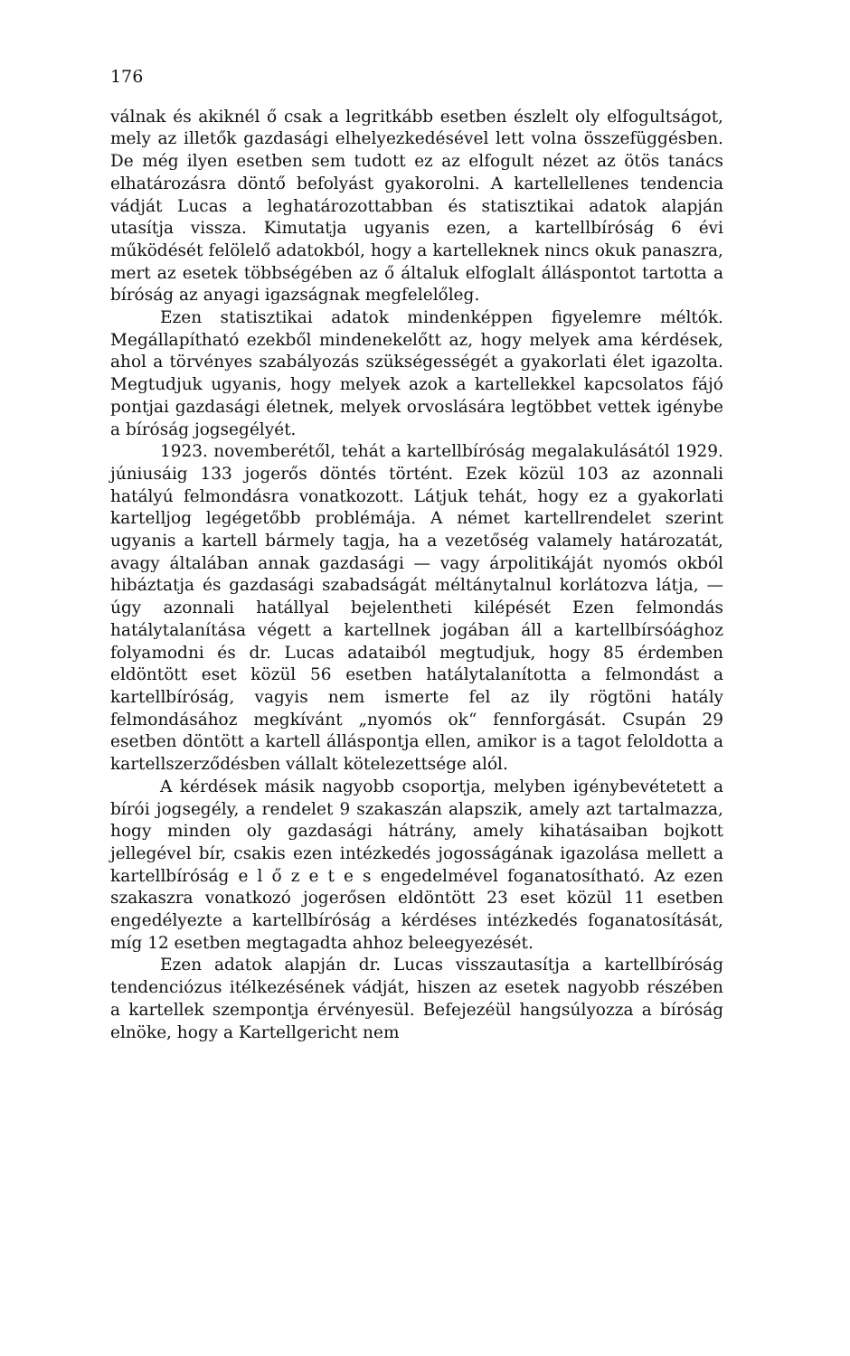176
válnak és akiknél ő csak a legritkább esetben észlelt oly elfogultságot, mely az illetők gazdasági elhelyezkedésével lett volna összefüggésben. De még ilyen esetben sem tudott ez az elfogult nézet az ötös tanács elhatározásra döntő befolyást gyakorolni. A kartellellenes tendencia vádját Lucas a leghatározottabban és statisztikai adatok alapján utasítja vissza. Kimutatja ugyanis ezen, a kartellbíróság 6 évi működését felölelő adatokból, hogy a kartelleknek nincs okuk panaszra, mert az esetek többségében az ő általuk elfoglalt álláspontot tartotta a bíróság az anyagi igazságnak megfelelőleg.
Ezen statisztikai adatok mindenképpen figyelemre méltók. Megállapítható ezekből mindenekelőtt az, hogy melyek ama kérdések, ahol a törvényes szabályozás szükségességét a gyakorlati élet igazolta. Megtudjuk ugyanis, hogy melyek azok a kartellekkel kapcsolatos fájó pontjai gazdasági életnek, melyek orvoslására legtöbbet vettek igénybe a bíróság jogsegélyét.
1923. novemberétől, tehát a kartellbíróság megalakulásától 1929. júniusáig 133 jogerős döntés történt. Ezek közül 103 az azonnali hatályú felmondásra vonatkozott. Látjuk tehát, hogy ez a gyakorlati kartelljog legégetőbb problémája. A német kartellrendelet szerint ugyanis a kartell bármely tagja, ha a vezetőség valamely határozatát, avagy általában annak gazdasági — vagy árpolitikáját nyomós okból hibáztatja és gazdasági szabadságát méltánytalnul korlátozva látja, — úgy azonnali hatállyal bejelentheti kilépését Ezen felmondás hatálytalanítása végett a kartellnek jogában áll a kartellbírsóághoz folyamodni és dr. Lucas adataiból megtudjuk, hogy 85 érdemben eldöntött eset közül 56 esetben hatálytalanította a felmondást a kartellbíróság, vagyis nem ismerte fel az ily rögtöni hatály felmondásához megkívánt „nyomós ok“ fennforgását. Csupán 29 esetben döntött a kartell álláspontja ellen, amikor is a tagot feloldotta a kartellszerződésben vállalt kötelezettsége alól.
A kérdések másik nagyobb csoportja, melyben igénybevétetett a bírói jogsegély, a rendelet 9 szakaszán alapszik, amely azt tartalmazza, hogy minden oly gazdasági hátrány, amely kihatásaiban bojkott jellegével bír, csakis ezen intézkedés jogosságának igazolása mellett a kartellbíróság e l ő z e t e s engedelmével foganatosítható. Az ezen szakaszra vonatkozó jogerősen eldöntött 23 eset közül 11 esetben engedélyezte a kartellbíróság a kérdéses intézkedés foganatosítását, míg 12 esetben megtagadta ahhoz beleegyezését.
Ezen adatok alapján dr. Lucas visszautasítja a kartellbíróság tendenciózus itélkezésének vádját, hiszen az esetek nagyobb részében a kartellek szempontja érvényesül. Befejezéül hangsúlyozza a bíróság elnöke, hogy a Kartellgericht nem